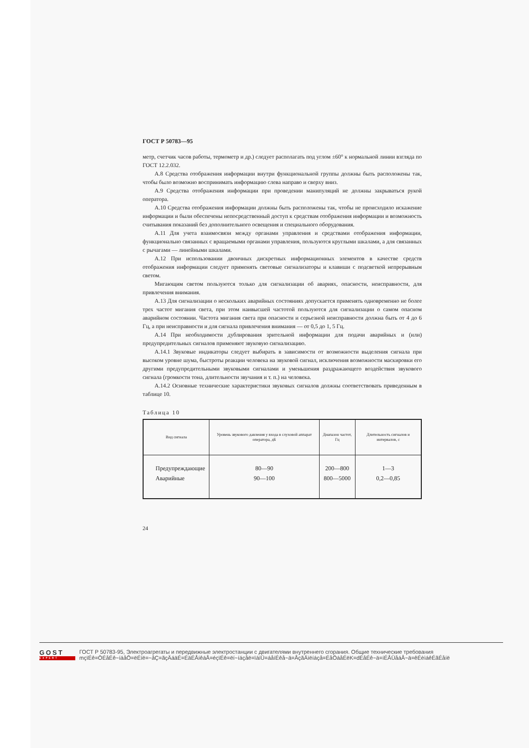ГОСТ Р 50783—95
метр, счетчик часов работы, термометр и др.) следует располагать под углом ±60° к нормальной линии взгляда по ГОСТ 12.2.032.
А.8 Средства отображения информации внутри функциональной группы должны быть расположены так, чтобы было возможно воспринимать информацию слева направо и сверху вниз.
А.9 Средства отображения информации при проведении манипуляций не должны закрываться рукой оператора.
А.10 Средства отображения информации должны быть расположены так, чтобы не происходило искажение информации и были обеспечены непосредственный доступ к средствам отображения информации и возможность считывания показаний без дополнительного освещения и специального оборудования.
А.11 Для учета взаимосвязи между органами управления и средствами отображения информации, функционально связанных с вращаемыми органами управления, пользуются круглыми шкалами, а для связанных с рычагами — линейными шкалами.
А.12 При использовании двоичных дискретных информационных элементов в качестве средств отображения информации следует применять световые сигнализаторы и клавиши с подсветкой непрерывным светом.
Мигающим светом пользуются только для сигнализации об авариях, опасности, неисправности, для привлечения внимания.
А.13 Для сигнализации о нескольких аварийных состояниях допускается применять одновременно не более трех частот мигания света, при этом наивысшей частотой пользуются для сигнализации о самом опасном аварийном состоянии. Частота мигания света при опасности и серьезной неисправности должна быть от 4 до 6 Гц, а при неисправности и для сигнала привлечения внимания — от 0,5 до 1, 5 Гц.
А.14 При необходимости дублирования зрительной информации для подачи аварийных и (или) предупредительных сигналов применяют звуковую сигнализацию.
А.14.1 Звуковые индикаторы следует выбирать в зависимости от возможности выделения сигнала при высоком уровне шума, быстроты реакции человека на звуковой сигнал, исключения возможности маскировки его другими предупредительными звуковыми сигналами и уменьшения раздражающего воздействия звукового сигнала (громкости тона, длительности звучания и т. п.) на человека.
А.14.2 Основные технические характеристики звуковых сигналов должны соответствовать приведенным в таблице 10.
Таблица 10
| Вид сигнала | Уровень звукового давления у входа в слуховой аппарат оператора, дБ | Диапазон частот, Гц | Длительность сигналов и интервалов, с |
| --- | --- | --- | --- |
| Предупреждающие Аварийные | 80—90 90—100 | 200—800 800—5000 | 1—3 0,2—0,85 |
24
GOST
EXPERT
ГОСТ Р 50783-95, Электроагрегаты и передвижные электростанции с двигателями внутреннего сгорания. Общие технические требования
mçïÉê=ÖÉåÉê~íáåÖ=ëÉíë=~åÇ=ãçÄáäÉ=ÉäÉÅíêáÅ=éçïÉê=ëí~íáçåë=ïáíÜ=áåíÉêå~ä=ÅçãÄìëíáçå=ÉåÖáåÉëK=dÉåÉê~ä=íÉÅÜåáÅ~ä=êÉèìáêÉãÉåíë